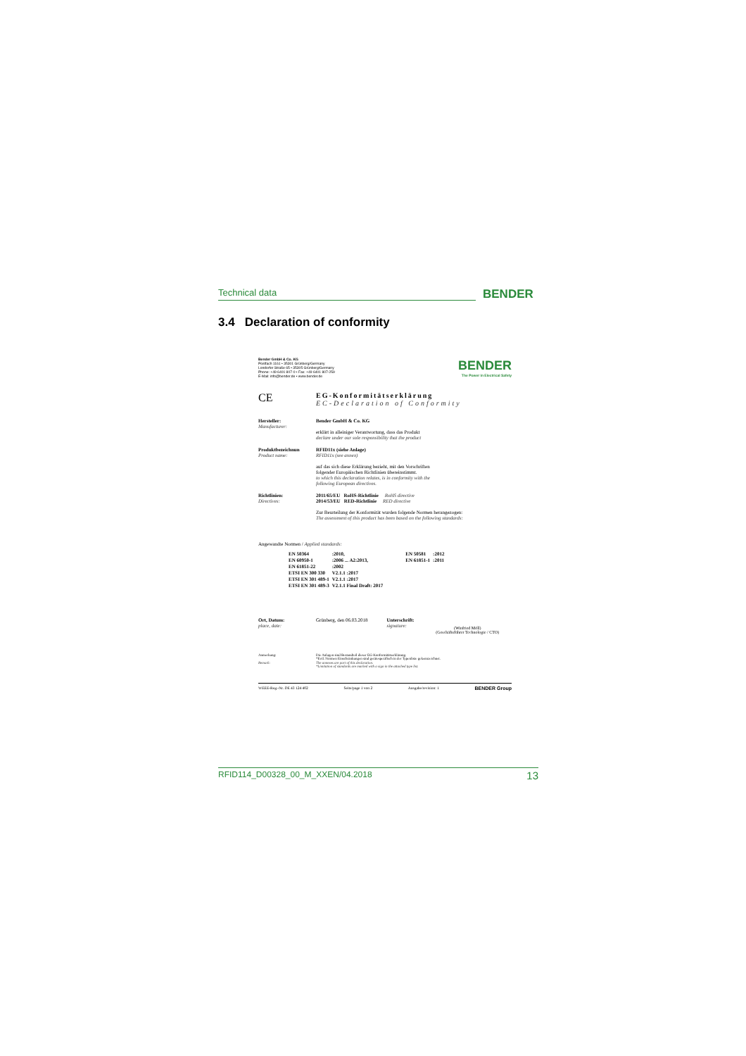Technical data BENDER
3.4 Declaration of conformity
Bender GmbH & Co. KG
Postfach 1161 • 35301 Grünberg/Germany
Londorfer Straße 65 • 35305 Grünberg/Germany
Phone: +49 6401 807-0 • Fax: +49 6401 807-259
E-Mail: info@bender.de • www.bender.de
BENDER
The Power in Electrical Safety
CE
EG-Konformitätserklärung
EC-Declaration of Conformity
| Hersteller: Manufacturer: | Bender GmbH & Co. KG erklärt in alleiniger Verantwortung, dass das Produkt declare under our sole responsibility that the product |
| Produktbezeichnun Product name: | RFID11x (siehe Anlage) RFID11x (see annex) auf das sich diese Erklärung bezieht, mit den Vorschriften folgender Europäischen Richtlinien übereinstimmt. to which this declaration relates, is in conformity with the following European directives. |
| Richtlinien: Directives: | 2011/65/EU RoHS-Richtlinie RoHS directive 2014/53/EU RED-Richtlinie RED directive Zur Beurteilung der Konformität wurden folgende Normen herangezogen: The assessment of this product has been based on the following standards: |
Angewandte Normen / Applied standards:
| EN 50364 | :2010, | EN 50581 | :2012 |
| EN 60950-1 | :2006 ... A2:2013, | EN 61851-1 | :2011 |
| EN 61851-22 | :2002 | | |
| ETSI EN 300 330 | V2.1.1 :2017 | | |
| ETSI EN 301 489-1 | V2.1.1 :2017 | | |
| ETSI EN 301 489-3 | V2.1.1 Final Draft: 2017 | | |
| Ort, Datum: place, date: | Grünberg, den 06.03.2018 | Unterschrift: signature: | (Winfried Möll) (Geschäftsführer Technologie / CTO) |
| Anmerkung: | Die Anlagen sind Bestandteil dieser EG-Konformitätserklärung. *Evtl. Normen Einschränkungen sind gerätespezifisch in der Typenliste gekennzeichnet. |
| Remark: | The annexes are part of this declaration. *Limitation of standards are marked with a sign in the attached type list. |
WEEE-Reg.-Nr. DE 43 124 402 Seite/page 1 von 2 Ausgabe/revision: 1 BENDER Group
RFID114_D00328_00_M_XXEN/04.2018 13